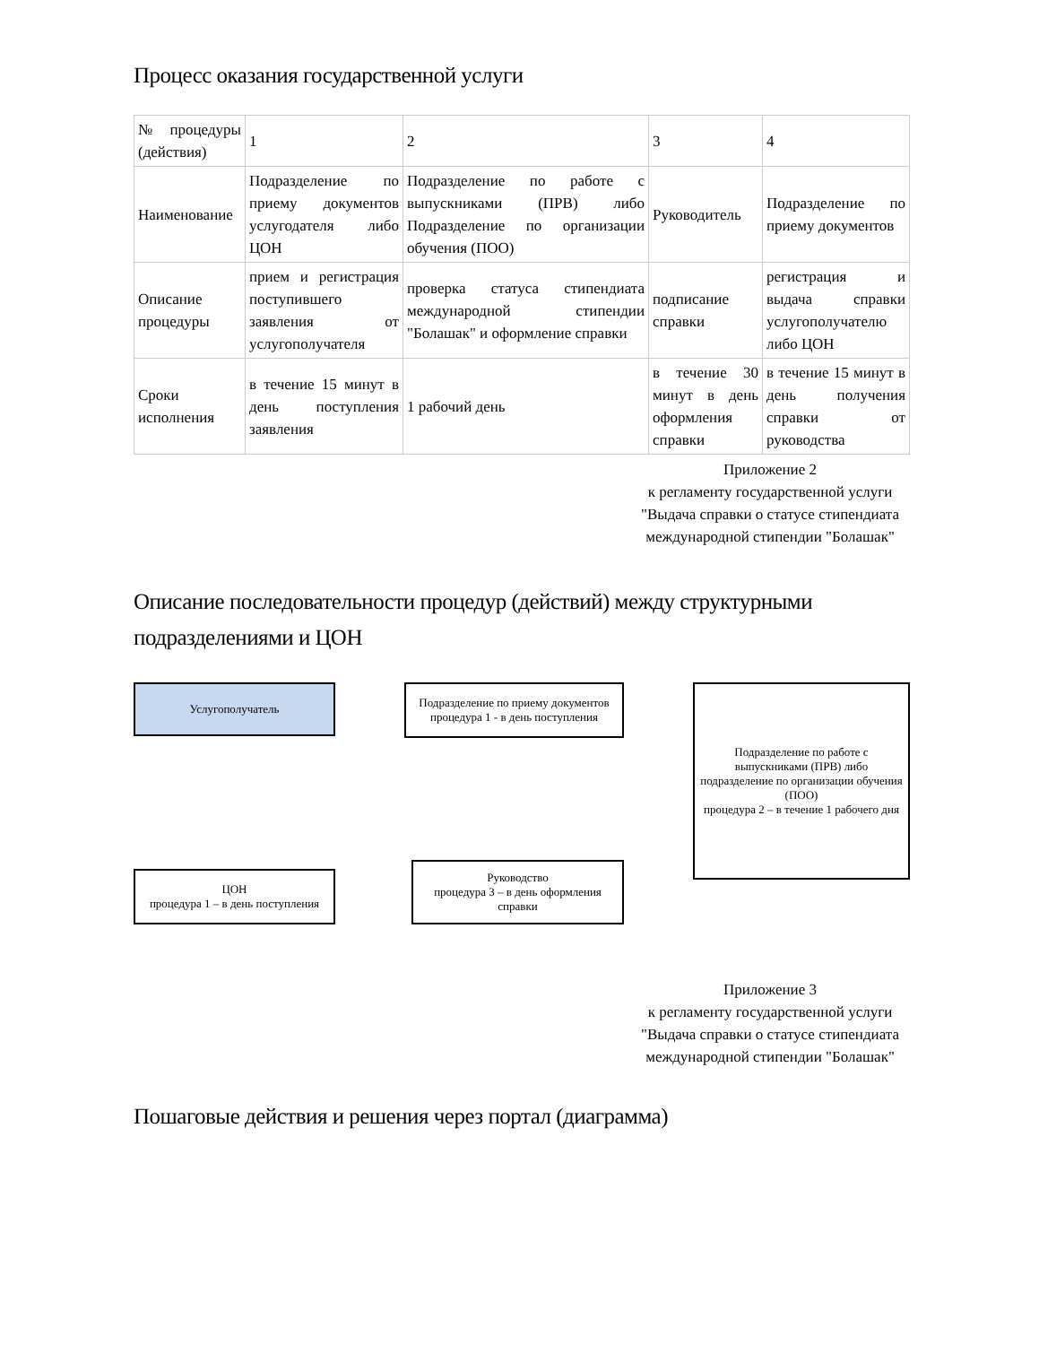Процесс оказания государственной услуги
| № процедуры (действия) | 1 | 2 | 3 | 4 |
| Наименование | Подразделение по приему документов услугодателя либо ЦОН | Подразделение по работе с выпускниками (ПРВ) либо Подразделение по организации обучения (ПОО) | Руководитель | Подразделение по приему документов |
| Описание процедуры | прием и регистрация поступившего заявления от услугополучателя | проверка статуса стипендиата международной стипендии "Болашак" и оформление справки | подписание справки | регистрация и выдача справки услугополучателю либо ЦОН |
| Сроки исполнения | в течение 15 минут в день поступления заявления | 1 рабочий день | в течение 30 минут в день оформления справки | в течение 15 минут в день получения справки от руководства |
Приложение 2
к регламенту государственной услуги "Выдача справки о статусе стипендиата международной стипендии "Болашак"
Описание последовательности процедур (действий) между структурными подразделениями и ЦОН
Услугополучатель
ЦОН
процедура 1 – в день поступления
Подразделение по приему документов
процедура 1 - в день поступления
Руководство
процедура 3 – в день оформления справки
Подразделение по работе с выпускниками (ПРВ) либо подразделение по организации обучения (ПОО)
процедура 2 – в течение 1 рабочего дня
Приложение 3
к регламенту государственной услуги "Выдача справки о статусе стипендиата международной стипендии "Болашак"
Пошаговые действия и решения через портал (диаграмма)